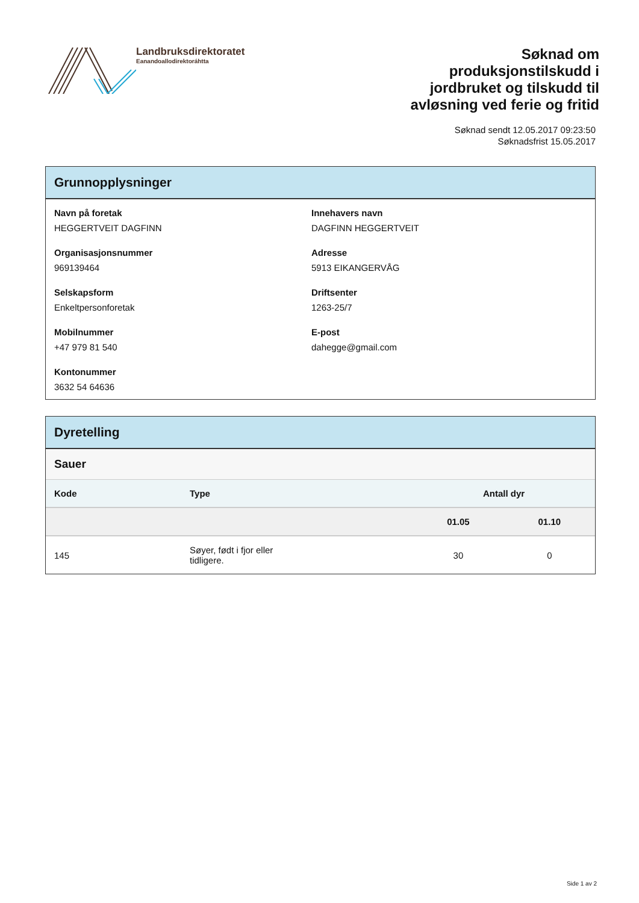Landbruksdirektoratet
Eanandoallodirektoráhtta
Søknad om produksjonstilskudd i jordbruket og tilskudd til avløsning ved ferie og fritid
Søknad sendt 12.05.2017 09:23:50
Søknadsfrist 15.05.2017
Grunnopplysninger
Navn på foretak
HEGGERTVEIT DAGFINN
Innehavers navn
DAGFINN HEGGERTVEIT
Organisasjonsnummer
969139464
Adresse
5913 EIKANGERVÅG
Selskapsform
Enkeltpersonforetak
Driftsenter
1263-25/7
Mobilnummer
+47 979 81 540
E-post
dahegge@gmail.com
Kontonummer
3632 54 64636
Dyretelling
Sauer
| Kode | Type | Antall dyr | |
| --- | --- | --- | --- |
| | | 01.05 | 01.10 |
| 145 | Søyer, født i fjor eller tidligere. | 30 | 0 |
Side 1 av 2